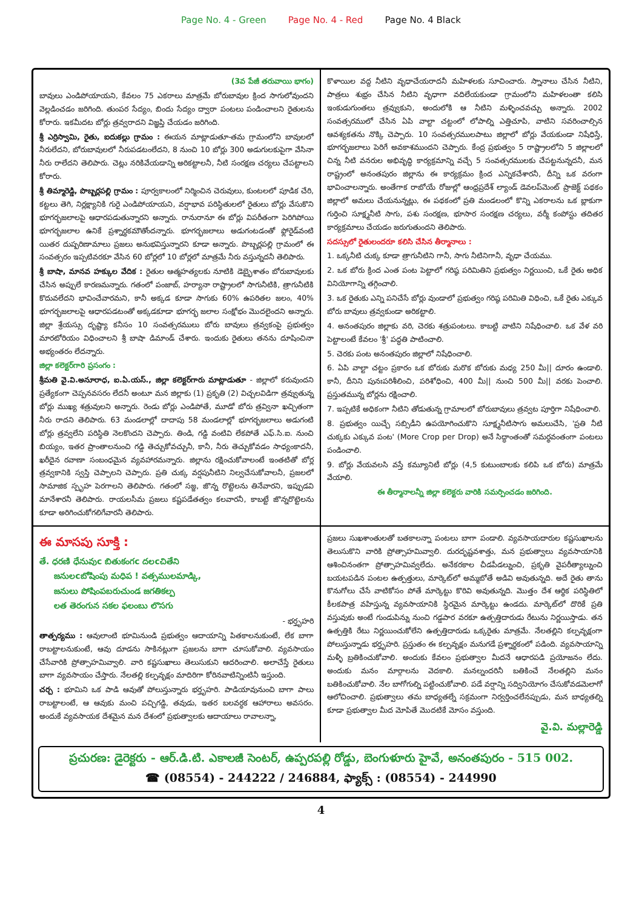Page No. 4 - Green Page No. 4 - Red Page No. 4 Black
(3వ పేజీ తరువాయి భాగం)
బావులు ఎండిపోయాయని, కేవలం 75 ఎకరాలు మాత్రమే బోరుబావుల క్రింద సాగులోవుందని వెల్లడించడం జరిగింది. తుంపర సేద్యం, బిందు సేద్యం ద్వారా పంటలు పండించాలని రైతులను కోరారు. ఇకమీదట బోర్లు త్రవ్వరాదని విజ్ఞప్తి చేయడం జరిగింది.
శ్రీ ఎర్రిస్వామి, రైతు, ఐదుకల్లు గ్రామం : ఈయన మాట్లాడుతూ-తమ గ్రామంలోని బావులలో నీరులేదని, బోరుబావులలో నీరుపడటంలేదని, 8 నుంచి 10 బోర్లు 300 అడుగులకుపైగా వేసినా నీరు రాలేదని తెలిపారు. చెట్లు నరికివేయడాన్ని అరికట్టాలనీ, నీటి సంరక్షణ చర్యలు చేపట్టాలని కోరారు.
శ్రీ తిమ్మారెడ్డి, పొబ్బర్లపల్లి గ్రామం : పూర్వకాలంలో నిర్మించిన చెరువులు, కుంటలలో పూడిక చేరి, కట్టలు తెగి, నిర్లక్ష్యానికి గురై ఎండిపోయాయని, వర్షాభావ పరిస్థితులలో రైతులు బోర్లు వేసుకొని భూగర్భజలాలపై ఆధారపడుతున్నారని అన్నారు. రానురానూ ఈ బోర్లు విపరీతంగా పెరిగిపోయి భూగర్భజలాల ఉనికే ప్రశ్నార్థకమౌతోందన్నారు. భూగర్భజలాలు అడుగంటడంతో ఫ్లోరైడ్‌వంటి యితర దుష్పరిణామాలు ప్రజలు అనుభవిస్తున్నారని కూడా అన్నారు. పొబ్బర్లపల్లి గ్రామంలో ఈ సంవత్సరం ఇప్పటివరకూ వేసిన 60 బోర్లలో 10 బోర్లలో మాత్రమే నీరు వస్తున్నదనీ తెలిపారు.
శ్రీ బాషా, మానవ హక్కుల వేదిక : రైతుల ఆత్మహత్యలకు నూటికి డెబ్భైశాతం బోరుబావులకు చేసిన అప్పులే కారణమన్నారు. గతంలో పంజాబ్, హర్యానా రాష్ట్రాలలో సాగునీటికి, త్రాగునీటికి కొదువలేదని భావించేవారమని, కానీ అక్కడ కూడా సాగుకు 60% ఉపరితల జలం, 40% భూగర్భజలాలపై ఆధారపడటంతో అక్కడకూడా భూగర్భ జలాల సంక్షోభం మొదలైందని అన్నారు. జిల్లా శ్రేయస్సు దృష్ట్యా కనీసం 10 సంవత్సరములు బోరు బావులు త్రవ్వకంపై ప్రభుత్వం మారటోరియం విధించాలని శ్రీ బాషా డిమాండ్ చేశారు. ఇందుకు రైతులు తనను దూషించినా అభ్యంతరం లేదన్నారు.
జిల్లా కలెక్టర్‌గారి ప్రసంగం :
శ్రీమతి వై.వి.అనూరాధ, ఐ.ఏ.యస్., జిల్లా కలెక్టర్‌గారు మాట్లాడుతూ - జిల్లాలో కరువుందని ప్రత్యేకంగా చెప్పనవసరం లేదనీ అంటూ మన జిల్లాకు (1) ప్రకృతి (2) విచ్చలవిడిగా త్రవ్వుతున్న బోర్లు ముఖ్య శత్రువులని అన్నారు. రెండు బోర్లు ఎండిపోతే, మూడో బోరు త్రవ్వినా ఖచ్చితంగా నీరు రాదని తెలిపారు. 63 మండలాల్లో దాదాపు 58 మండలాల్లో భూగర్భజలాలు అడుగంటి బోర్లు త్రవ్వలేని పరిస్థితి నెలకొందని చెప్పారు. తిండి, గడ్డి వంటివి లేకపోతే ఎఫ్.సి.ఐ. నుంచి బియ్యం, ఇతర ప్రాంతాలనుంచి గడ్డి తెచ్చుకోవచ్చునీ, కానీ, నీరు తెచ్చుకోవడం సాధ్యంకాదనీ, ఖరీదైన రవాణా సంబంధమైన వ్యవహారమన్నారు. జిల్లాను రక్షించుకోవాలంటే ఇంతటితో బోర్ల త్రవ్వకానికి స్వస్తి చెప్పాలని చెప్పారు. ప్రతి చుక్క వర్షపునీటిని నిల్వచేసుకోవాలనీ, ప్రజలలో సామాజిక స్పృహ పెరగాలని తెలిపారు. గతంలో సజ్జ, జొన్న రొట్టెలను తినేవారని, ఇప్పుడవి మానేశారనీ తెలిపారు. రాయలసీమ ప్రజలు కష్టపడేతత్వం కలవారనీ, కాబట్టే జొన్నరొట్టెలను కూడా అరిగించుకోగలిగేవారనీ తెలిపారు.
కొళాయిల వద్ద నీటిని వృధాచేయరాదనీ మహిళలకు సూచించారు. స్నానాలు చేసిన నీటిని, పాత్రలు శుభ్రం చేసిన నీటిని వృధాగా వదిలేయకుండా గ్రామంలోని మహిళలంతా కలిసి ఇంకుడుగుంతలు త్రవ్వుకుని, అందులోకి ఆ నీటిని మళ్ళించవచ్చు అన్నారు. 2002 సంవత్సరములో చేసిన ఏపి వాల్టా చట్టంలో లోపాల్ని ఎత్తిచూపి, వాటిని సవరించాల్సిన ఆవశ్యకతను నొక్కి చెప్పారు. 10 సంవత్సరములపాటు జిల్లాలో బోర్లు వేయకుండా నిషేధిస్తే, భూగర్భజలాలు పెరిగే అవకాశముందని చెప్పారు. కేంద్ర ప్రభుత్వం 5 రాష్ట్రాలలోని 5 జిల్లాలలో చిన్న నీటి వనరుల అభివృద్ధి కార్యక్రమాన్ని వచ్చే 5 సంవత్సరములకు చేపట్టనున్నదనీ, మన రాష్ట్రంలో అనంతపురం జిల్లాను ఈ కార్యక్రమం క్రింద ఎన్నికచేశారనీ, దీన్ని ఒక వరంగా భావించాలన్నారు. అంతేగాక రాబోయే రోజుల్లో ఆంధ్రప్రదేశ్ ల్యాండ్ డెవలప్‌మెంట్ ప్రాజెక్ట్ పథకం జిల్లాలో అమలు చేయనున్నట్లు, ఈ పథకంలో ప్రతి మండలంలో కొన్ని ఎకరాలను ఒక బ్లాకుగా గుర్తించి సూక్ష్మనీటి సాగు, పశు సంరక్షణ, భూసార సంరక్షణ చర్యలు, వర్మీ కంపోస్టు తదితర కార్యక్రమాలు చేయడం జరుగుతుందని తెలిపారు.
సదస్సులో రైతులందరూ కలిసి చేసిన తీర్మానాలు :
1. ఒక్కనీటి చుక్క కూడా త్రాగునీటిని గానీ, సాగు నీటినిగానీ, వృధా చేయము.
2. ఒక బోరు క్రింద ఎంత పంట పెట్టాలో గరిష్ఠ పరిమితిని ప్రభుత్వం నిర్ణయించి, ఒకే రైతు అధిక వినియోగాన్ని తగ్గించాలి.
3. ఒక రైతుకు ఎన్ని పనిచేసే బోర్లు వుండాలో ప్రభుత్వం గరిష్ఠ పరిమితి విధించి, ఒకే రైతు ఎక్కువ బోరు బావులు త్రవ్వకుండా అరికట్టాలి.
4. అనంతపురం జిల్లాకు వరి, చెరకు శత్రుపంటలు. కాబట్టి వాటిని నిషేధించాలి. ఒక వేళ వరి పెట్టాలంటే కేవలం 'శ్రీ' పద్ధతి పాటించాలి.
5. చెరకు పంట అనంతపురం జిల్లాలో నిషేధించాలి.
6. ఏపి వాల్టా చట్టం ప్రకారం ఒక బోరుకు మరొక బోరుకు మధ్య 250 మీ|| దూరం ఉండాలి. కానీ, దీనిని పునఃపరిశీలించి, పరిశోధించి, 400 మీ|| నుంచి 500 మీ|| వరకు పెంచాలి. ప్రస్తుతమున్న బోర్లను రక్షించాలి.
7. ఇప్పటికే అధికంగా నీటిని తోడుతున్న గ్రామాలలో బోరుబావులు త్రవ్వట పూర్తిగా నిషేధించాలి.
8. ప్రభుత్వం యిచ్చే సబ్సిడీని ఉపయోగించుకొని సూక్ష్మనీటిసాగు అమలుచేసి, 'ప్రతి నీటి చుక్కకు ఎక్కువ పంట' (More Crop per Drop) అనే సిద్ధాంతంతో సమర్థవంతంగా పంటలు పండించాలి.
9. బోర్లు వేయవలసి వస్తే కమ్యూనిటీ బోర్లు (4,5 కుటుంబాలకు కలిపి ఒక బోరు) మాత్రమే వేయాలి.
ఈ తీర్మానాలన్నీ జిల్లా కలెక్టరు వారికి సమర్పించడం జరిగింది.
ఈ మాసపు సూక్తి :
తే. ధరణి ధేనువుc బితుకంగc దలcచితేని
జనులcబోషింపు మధిప ! వత్సములమాడ్కి,
జనులు పోషింపబరుచుండ జగతికల్ప
లత తెరంగున సకల ఫలంబు లొసగు
- భర్తృహరి
తాత్పర్యము : ఆవులాంటి భూమినుండి ప్రభుత్వం ఆదాయాన్ని పితకాలనుకుంటే, లేక బాగా రాబట్టాలనుకుంటే, ఆవు దూడను సాకినట్లుగా ప్రజలను బాగా చూసుకోవాలి. వ్యవసాయం చేసేవారికి ప్రోత్సాహమివ్వాలి. వారి కష్టసుఖాలు తెలుసుకుని ఆదరించాలి. అలాచేస్తే రైతులు బాగా వ్యవసాయం చేస్తారు. నేలతల్లి కల్పవృక్షం మాదిరిగా కోరినవాటిన్నింటినీ ఇస్తుంది.
చర్చ : భూమిని ఒక పాడి ఆవుతో పోలుస్తున్నారు భర్తృహరి. పాడియావునుంచి బాగా పాలు రాబట్టాలంటే, ఆ ఆవుకు మంచి పచ్చిగడ్డి, తవుడు, ఇతర బలవర్ధక ఆహారాలు అవసరం. అందుకే వ్యవసాయక దేశమైన మన దేశంలో ప్రభుత్వాలకు ఆదాయాలు రావాలన్నా,
ప్రజలు సుఖశాంతులతో బతకాలన్నా పంటలు బాగా పండాలి. వ్యవసాయదారుల కష్టసుఖాలను తెలుసుకొని వారికి ప్రోత్సాహమివ్వాలి. దురదృష్టవశాత్తు, మన ప్రభుత్వాలు వ్యవసాయానికి ఆశించినంతగా ప్రోత్సాహమివ్వలేదు. అనేకరకాల చీడపీడల్నుంచి, ప్రకృతి వైపరీత్యాల్నుంచి బయటపడిన పంటల ఉత్పత్తులు, మార్కెట్‌లో అమ్మబోతే అడివి అవుతున్నది. అదే రైతు తాను కొనుగోలు చేసే వాటికోసం పోతే మార్కెట్టు కొరివి అవుతున్నది. మొత్తం దేశ ఆర్థిక పరిస్థితిలో కీలకపాత్ర వహిస్తున్న వ్యవసాయానికి స్థిరమైన మార్కెట్టు ఉండదు. మార్కెట్‌లో దొరికే ప్రతి వస్తువుకు అంటే గుండుపిన్ను నుంచి గడ్డపార వరకూ ఉత్పత్తిదారుడు రేటును నిర్ణయిస్తాడు. తన ఉత్పత్తికి రేటు నిర్ణయించుకోలేని ఉత్పత్తిదారుడు ఒక్కరైతు మాత్రమే. నేలతల్లిని కల్పవృక్షంగా పోలుస్తున్నాడు భర్తృహరి. ప్రస్తుతం ఈ కల్పవృక్షం మనుగడే ప్రశ్నార్థకంలో పడింది. వ్యవసాయాన్ని మళ్ళీ బ్రతికించుకోవాలి. అందుకు కేవలం ప్రభుత్వాల మీదనే ఆధారపడి ప్రయోజనం లేదు. అందుకు మనం మార్గాలను వెదకాలి. మనల్నందరినీ బతికించే నేలతల్లిని మనం బతికించుకోవాలి. నేల బాగోగుల్ని పట్టించుకోవాలి. పడే వర్షాన్ని సద్వినియోగం చేసుకోవడమెలాగో ఆలోచించాలి. ప్రభుత్వాలు తమ బాధ్యతల్నే సక్రమంగా నిర్వర్తించలేనప్పుడు, మన బాధ్యతల్ని కూడా ప్రభుత్వాల మీద మోపితే మొదటికే మోసం వస్తుంది.
వై.వి. మల్లారెడ్డి
ప్రచురణ: డైరెక్టరు - ఆర్.డి.టి. ఎకాలజీ సెంటర్, ఉప్పరపల్లి రోడ్డు, బెంగుళూరు హైవే, అనంతపురం - 515 002.
☎ (08554) - 244222 / 246884, ఫ్యాక్స్ : (08554) - 244990
4